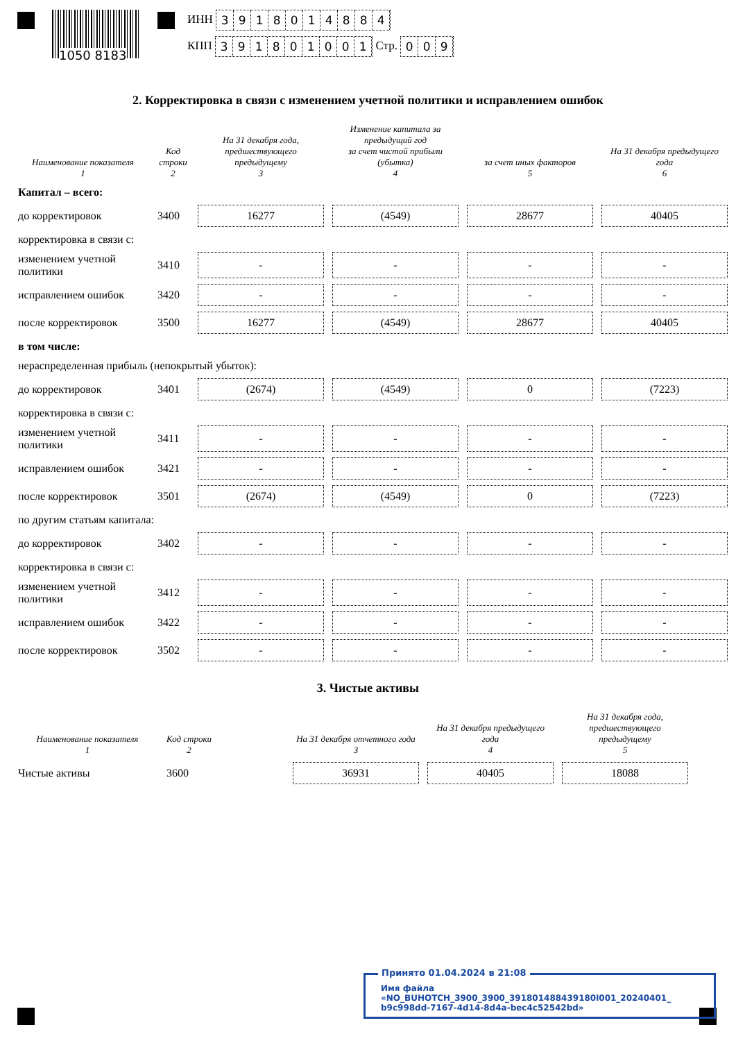1050 8183
ИНН 3918014884
КПП 391801001 Стр. 009
2. Корректировка в связи с изменением учетной политики и исправлением ошибок
| Наименование показателя 1 | Код строки 2 | На 31 декабря года, предшествующего предыдущему 3 | Изменение капитала за предыдущий год за счет чистой прибыли (убытка) 4 | за счет иных факторов 5 | На 31 декабря предыдущего года 6 |
| --- | --- | --- | --- | --- | --- |
| Капитал – всего: | | | | | |
| до корректировок | 3400 | 16277 | (4549) | 28677 | 40405 |
| корректировка в связи с: | | | | | |
| изменением учетной политики | 3410 | - | - | - | - |
| исправлением ошибок | 3420 | - | - | - | - |
| после корректировок | 3500 | 16277 | (4549) | 28677 | 40405 |
| в том числе: | | | | | |
| нераспределенная прибыль (непокрытый убыток): | | | | | |
| до корректировок | 3401 | (2674) | (4549) | 0 | (7223) |
| корректировка в связи с: | | | | | |
| изменением учетной политики | 3411 | - | - | - | - |
| исправлением ошибок | 3421 | - | - | - | - |
| после корректировок | 3501 | (2674) | (4549) | 0 | (7223) |
| по другим статьям капитала: | | | | | |
| до корректировок | 3402 | - | - | - | - |
| корректировка в связи с: | | | | | |
| изменением учетной политики | 3412 | - | - | - | - |
| исправлением ошибок | 3422 | - | - | - | - |
| после корректировок | 3502 | - | - | - | - |
3. Чистые активы
| Наименование показателя 1 | Код строки 2 | | На 31 декабря отчетного года 3 | На 31 декабря предыдущего года 4 | На 31 декабря года, предшествующего предыдущему 5 |
| --- | --- | --- | --- | --- | --- |
| Чистые активы | 3600 | | 36931 | 40405 | 18088 |
Принято 01.04.2024 в 21:08
Имя файла «NO_BUHOTCH_3900_3900_391801488439180l001_20240401_ b9c998dd-7167-4d14-8d4a-bec4c52542bd»